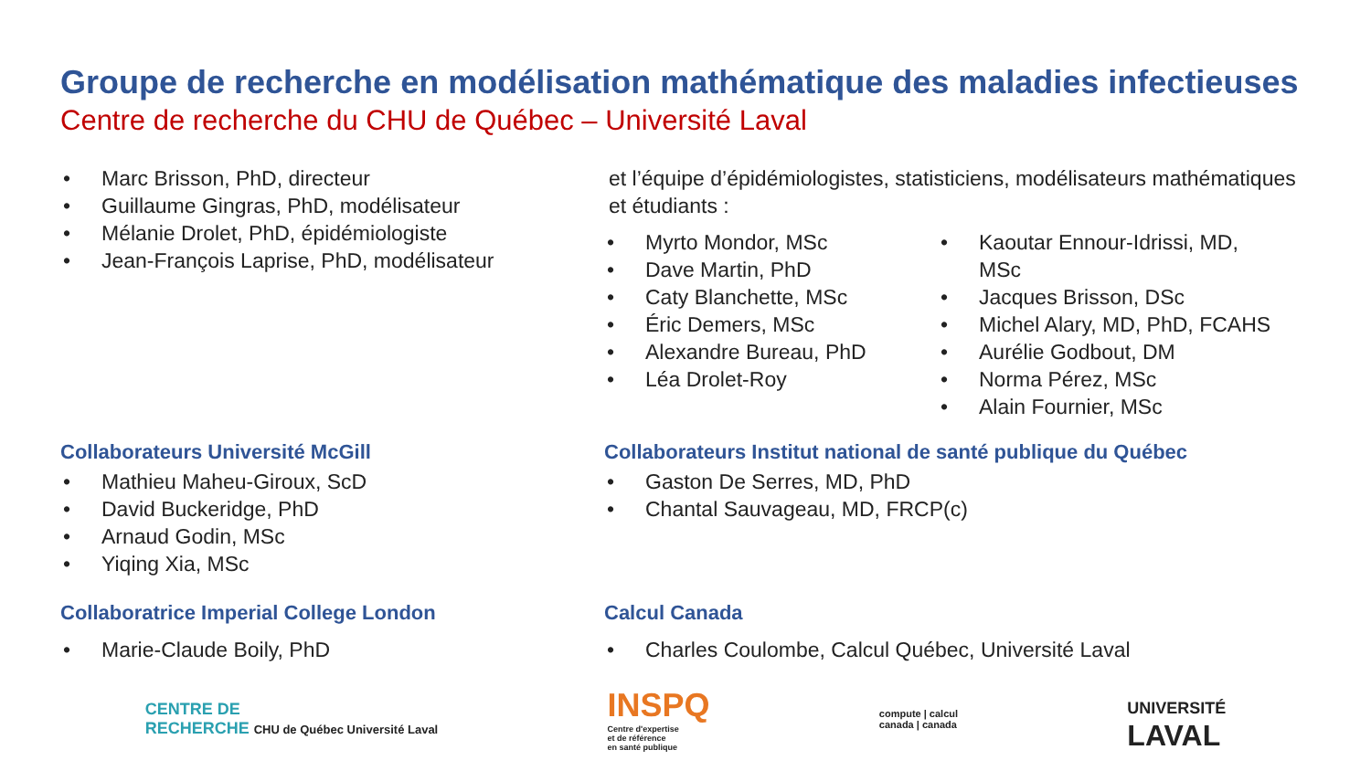Groupe de recherche en modélisation mathématique des maladies infectieuses Centre de recherche du CHU de Québec – Université Laval
Marc Brisson, PhD, directeur
Guillaume Gingras, PhD, modélisateur
Mélanie Drolet, PhD, épidémiologiste
Jean-François Laprise, PhD, modélisateur
et l’équipe d’épidémiologistes, statisticiens, modélisateurs mathématiques et étudiants :
Myrto Mondor, MSc
Dave Martin, PhD
Caty Blanchette, MSc
Éric Demers, MSc
Alexandre Bureau, PhD
Léa Drolet-Roy
Kaoutar Ennour-Idrissi, MD, MSc
Jacques Brisson, DSc
Michel Alary, MD, PhD, FCAHS
Aurélie Godbout, DM
Norma Pérez, MSc
Alain Fournier, MSc
Collaborateurs Université McGill
Mathieu Maheu-Giroux, ScD
David Buckeridge, PhD
Arnaud Godin, MSc
Yiqing Xia, MSc
Collaborateurs Institut national de santé publique du Québec
Gaston De Serres, MD, PhD
Chantal Sauvageau, MD, FRCP(c)
Collaboratrice Imperial College London
Marie-Claude Boily, PhD
Calcul Canada
Charles Coulombe, Calcul Québec, Université Laval
CENTRE DE
RECHERCHE CHU de Québec Université Laval
INSPQ
Centre d'expertise
et de référence
en santé publique
compute | calcul
canada | canada
UNIVERSITÉ
LAVAL